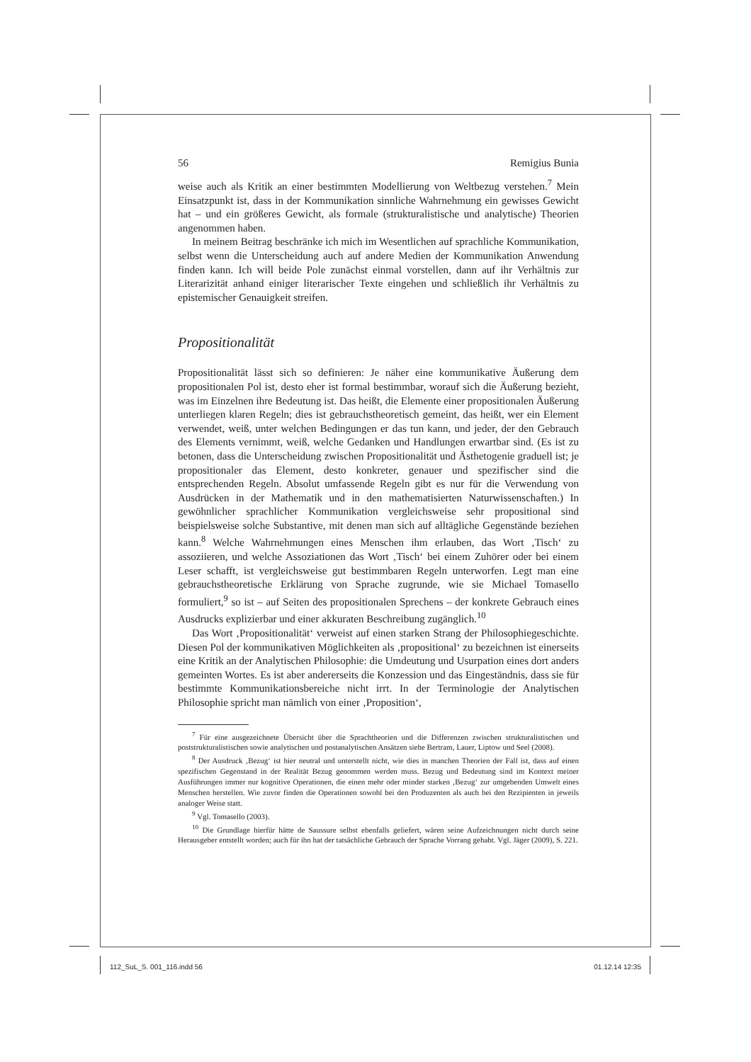56 Remigius Bunia
weise auch als Kritik an einer bestimmten Modellierung von Weltbezug verstehen.<sup>7</sup> Mein Einsatzpunkt ist, dass in der Kommunikation sinnliche Wahrnehmung ein gewisses Gewicht hat – und ein größeres Gewicht, als formale (strukturalistische und analytische) Theorien angenommen haben.
In meinem Beitrag beschränke ich mich im Wesentlichen auf sprachliche Kommunikation, selbst wenn die Unterscheidung auch auf andere Medien der Kommunikation Anwendung finden kann. Ich will beide Pole zunächst einmal vorstellen, dann auf ihr Verhältnis zur Literarizität anhand einiger literarischer Texte eingehen und schließlich ihr Verhältnis zu epistemischer Genauigkeit streifen.
Propositionalität
Propositionalität lässt sich so definieren: Je näher eine kommunikative Äußerung dem propositionalen Pol ist, desto eher ist formal bestimmbar, worauf sich die Äußerung bezieht, was im Einzelnen ihre Bedeutung ist. Das heißt, die Elemente einer propositionalen Äußerung unterliegen klaren Regeln; dies ist gebrauchstheoretisch gemeint, das heißt, wer ein Element verwendet, weiß, unter welchen Bedingungen er das tun kann, und jeder, der den Gebrauch des Elements vernimmt, weiß, welche Gedanken und Handlungen erwartbar sind. (Es ist zu betonen, dass die Unterscheidung zwischen Propositionalität und Ästhetogenie graduell ist; je propositionaler das Element, desto konkreter, genauer und spezifischer sind die entsprechenden Regeln. Absolut umfassende Regeln gibt es nur für die Verwendung von Ausdrücken in der Mathematik und in den mathematisierten Naturwissenschaften.) In gewöhnlicher sprachlicher Kommunikation vergleichsweise sehr propositional sind beispielsweise solche Substantive, mit denen man sich auf alltägliche Gegenstände beziehen kann.<sup>8</sup> Welche Wahrnehmungen eines Menschen ihm erlauben, das Wort ‚Tisch‘ zu assoziieren, und welche Assoziationen das Wort ‚Tisch‘ bei einem Zuhörer oder bei einem Leser schafft, ist vergleichsweise gut bestimmbaren Regeln unterworfen. Legt man eine gebrauchstheoretische Erklärung von Sprache zugrunde, wie sie Michael Tomasello formuliert,<sup>9</sup> so ist – auf Seiten des propositionalen Sprechens – der konkrete Gebrauch eines Ausdrucks explizierbar und einer akkuraten Beschreibung zugänglich.<sup>10</sup>
Das Wort ‚Propositionalität‘ verweist auf einen starken Strang der Philosophiegeschichte. Diesen Pol der kommunikativen Möglichkeiten als ‚propositional‘ zu bezeichnen ist einerseits eine Kritik an der Analytischen Philosophie: die Umdeutung und Usurpation eines dort anders gemeinten Wortes. Es ist aber andererseits die Konzession und das Eingeständnis, dass sie für bestimmte Kommunikationsbereiche nicht irrt. In der Terminologie der Analytischen Philosophie spricht man nämlich von einer ‚Proposition‘,
<sup>7</sup> Für eine ausgezeichnete Übersicht über die Sprachtheorien und die Differenzen zwischen strukturalistischen und poststrukturalistischen sowie analytischen und postanalytischen Ansätzen siehe Bertram, Lauer, Liptow und Seel (2008).
<sup>8</sup> Der Ausdruck ‚Bezug‘ ist hier neutral und unterstellt nicht, wie dies in manchen Theorien der Fall ist, dass auf einen spezifischen Gegenstand in der Realität Bezug genommen werden muss. Bezug und Bedeutung sind im Kontext meiner Ausführungen immer nur kognitive Operationen, die einen mehr oder minder starken ‚Bezug‘ zur umgebenden Umwelt eines Menschen herstellen. Wie zuvor finden die Operationen sowohl bei den Produzenten als auch bei den Rezipienten in jeweils analoger Weise statt.
<sup>9</sup> Vgl. Tomasello (2003).
<sup>10</sup> Die Grundlage hierfür hätte de Saussure selbst ebenfalls geliefert, wären seine Aufzeichnungen nicht durch seine Herausgeber entstellt worden; auch für ihn hat der tatsächliche Gebrauch der Sprache Vorrang gehabt. Vgl. Jäger (2009), S. 221.
112_SuL_S. 001_116.indd 56 01.12.14 12:35